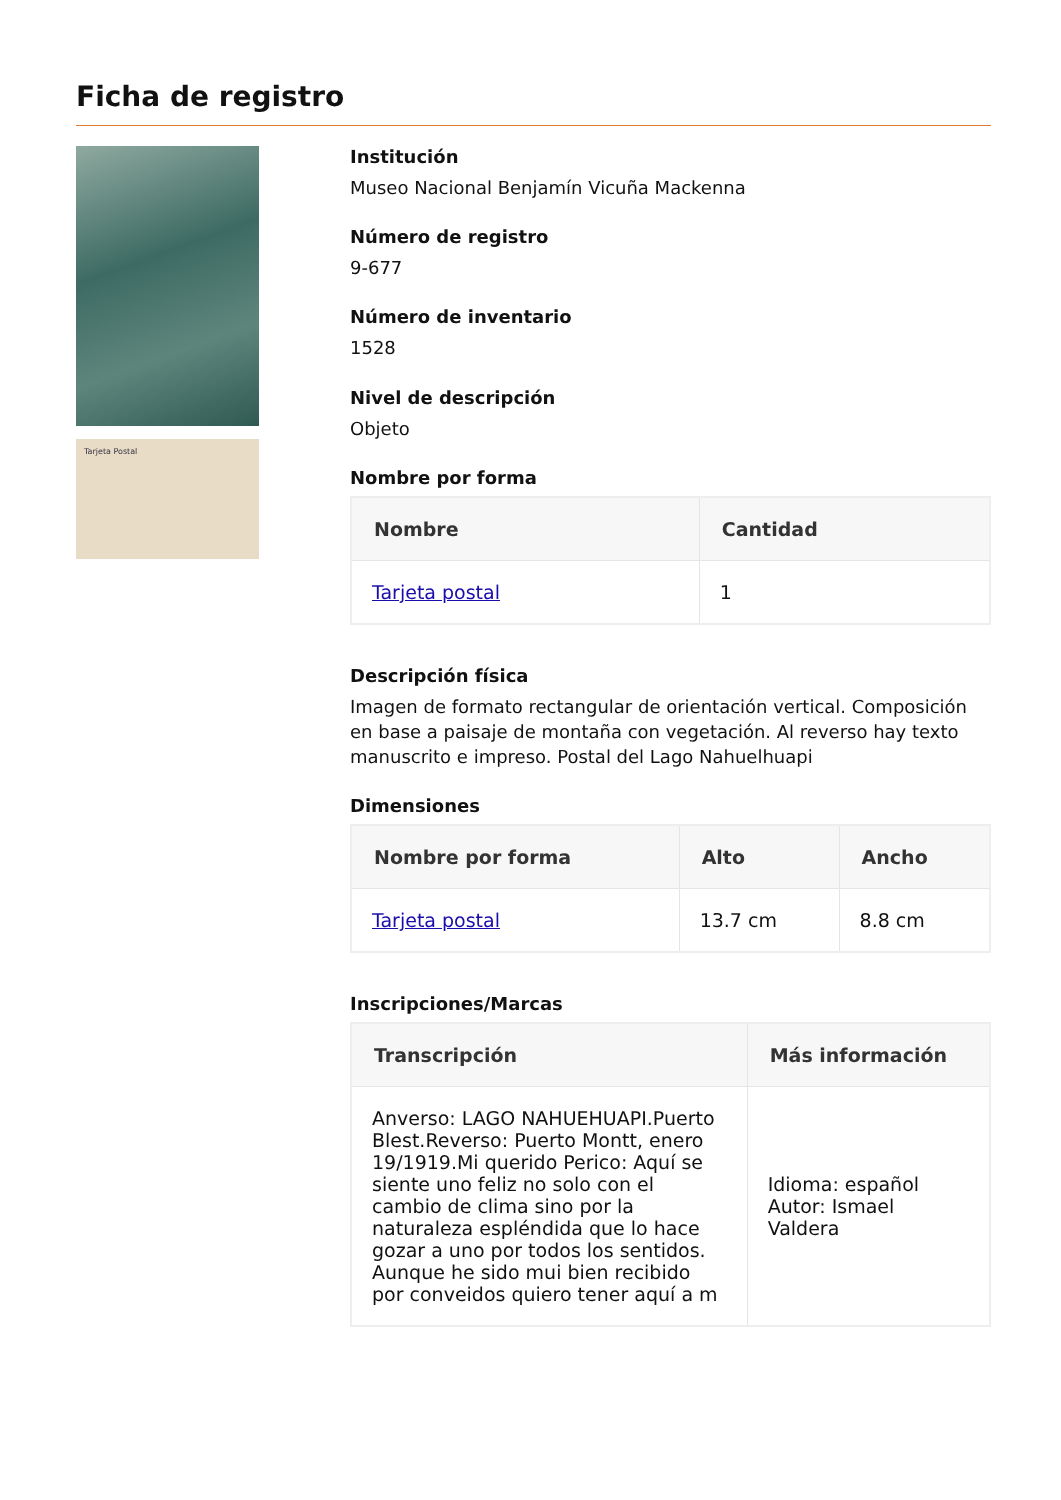Ficha de registro
Tarjeta Postal
Institución
Museo Nacional Benjamín Vicuña Mackenna
Número de registro
9-677
Número de inventario
1528
Nivel de descripción
Objeto
Nombre por forma
| Nombre | Cantidad |
| --- | --- |
| Tarjeta postal | 1 |
Descripción física
Imagen de formato rectangular de orientación vertical. Composición en base a paisaje de montaña con vegetación. Al reverso hay texto manuscrito e impreso. Postal del Lago Nahuelhuapi
Dimensiones
| Nombre por forma | Alto | Ancho |
| --- | --- | --- |
| Tarjeta postal | 13.7 cm | 8.8 cm |
Inscripciones/Marcas
| Transcripción | Más información |
| --- | --- |
| Anverso: LAGO NAHUEHUAPI.Puerto Blest.Reverso: Puerto Montt, enero 19/1919.Mi querido Perico: Aquí se siente uno feliz no solo con el cambio de clima sino por la naturaleza espléndida que lo hace gozar a uno por todos los sentidos. Aunque he sido mui bien recibido por conveidos quiero tener aquí a m | Idioma: español Autor: Ismael Valdera |